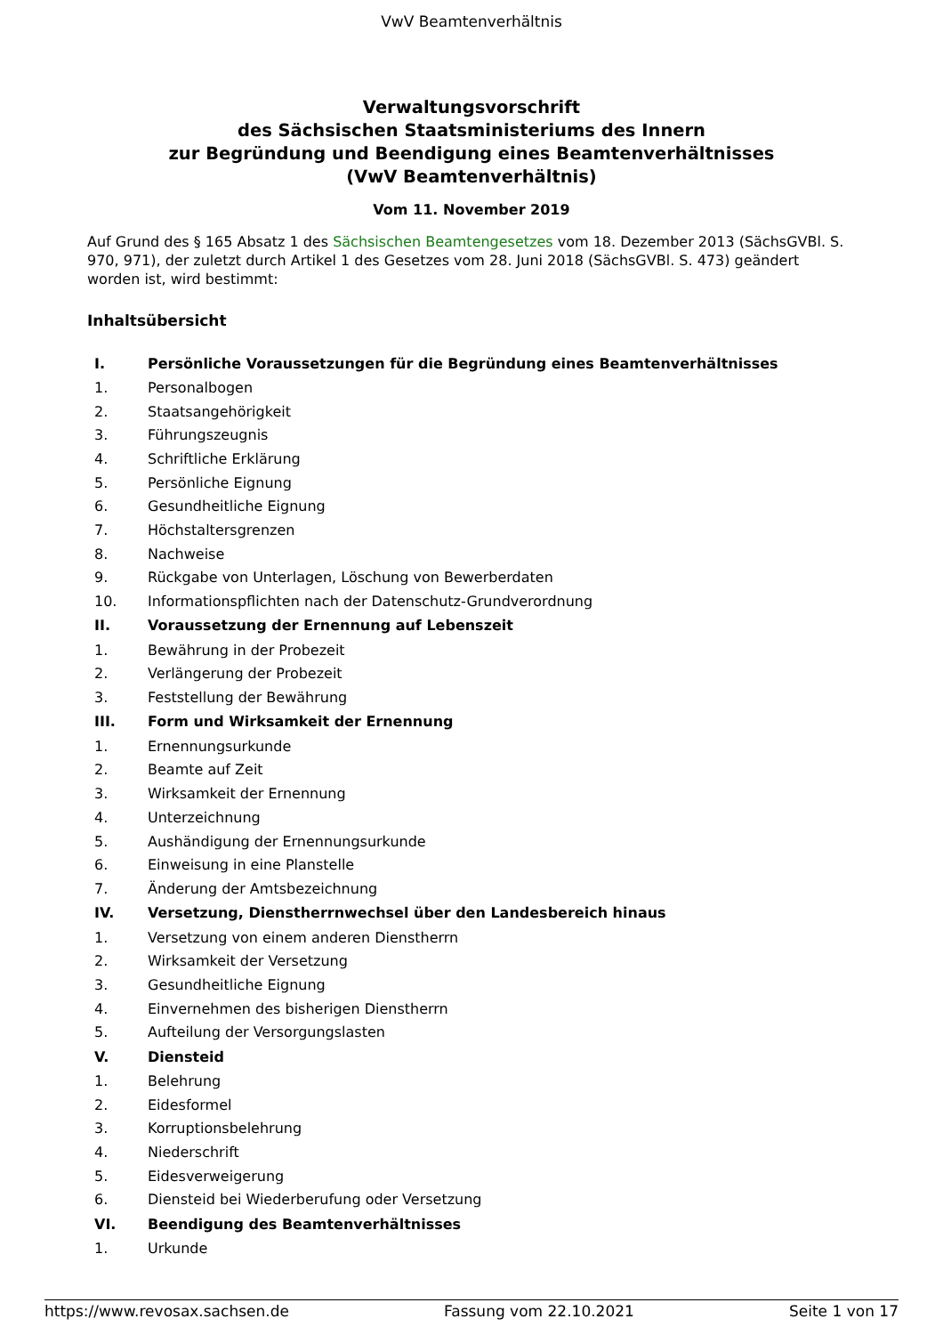VwV Beamtenverhältnis
Verwaltungsvorschrift
des Sächsischen Staatsministeriums des Innern
zur Begründung und Beendigung eines Beamtenverhältnisses
(VwV Beamtenverhältnis)
Vom 11. November 2019
Auf Grund des § 165 Absatz 1 des Sächsischen Beamtengesetzes vom 18. Dezember 2013 (SächsGVBl. S. 970, 971), der zuletzt durch Artikel 1 des Gesetzes vom 28. Juni 2018 (SächsGVBl. S. 473) geändert worden ist, wird bestimmt:
Inhaltsübersicht
| I. | Persönliche Voraussetzungen für die Begründung eines Beamtenverhältnisses |
| 1. | Personalbogen |
| 2. | Staatsangehörigkeit |
| 3. | Führungszeugnis |
| 4. | Schriftliche Erklärung |
| 5. | Persönliche Eignung |
| 6. | Gesundheitliche Eignung |
| 7. | Höchstaltersgrenzen |
| 8. | Nachweise |
| 9. | Rückgabe von Unterlagen, Löschung von Bewerberdaten |
| 10. | Informationspflichten nach der Datenschutz-Grundverordnung |
| II. | Voraussetzung der Ernennung auf Lebenszeit |
| 1. | Bewährung in der Probezeit |
| 2. | Verlängerung der Probezeit |
| 3. | Feststellung der Bewährung |
| III. | Form und Wirksamkeit der Ernennung |
| 1. | Ernennungsurkunde |
| 2. | Beamte auf Zeit |
| 3. | Wirksamkeit der Ernennung |
| 4. | Unterzeichnung |
| 5. | Aushändigung der Ernennungsurkunde |
| 6. | Einweisung in eine Planstelle |
| 7. | Änderung der Amtsbezeichnung |
| IV. | Versetzung, Dienstherrnwechsel über den Landesbereich hinaus |
| 1. | Versetzung von einem anderen Dienstherrn |
| 2. | Wirksamkeit der Versetzung |
| 3. | Gesundheitliche Eignung |
| 4. | Einvernehmen des bisherigen Dienstherrn |
| 5. | Aufteilung der Versorgungslasten |
| V. | Diensteid |
| 1. | Belehrung |
| 2. | Eidesformel |
| 3. | Korruptionsbelehrung |
| 4. | Niederschrift |
| 5. | Eidesverweigerung |
| 6. | Diensteid bei Wiederberufung oder Versetzung |
| VI. | Beendigung des Beamtenverhältnisses |
| 1. | Urkunde |
https://www.revosax.sachsen.de Fassung vom 22.10.2021 Seite 1 von 17